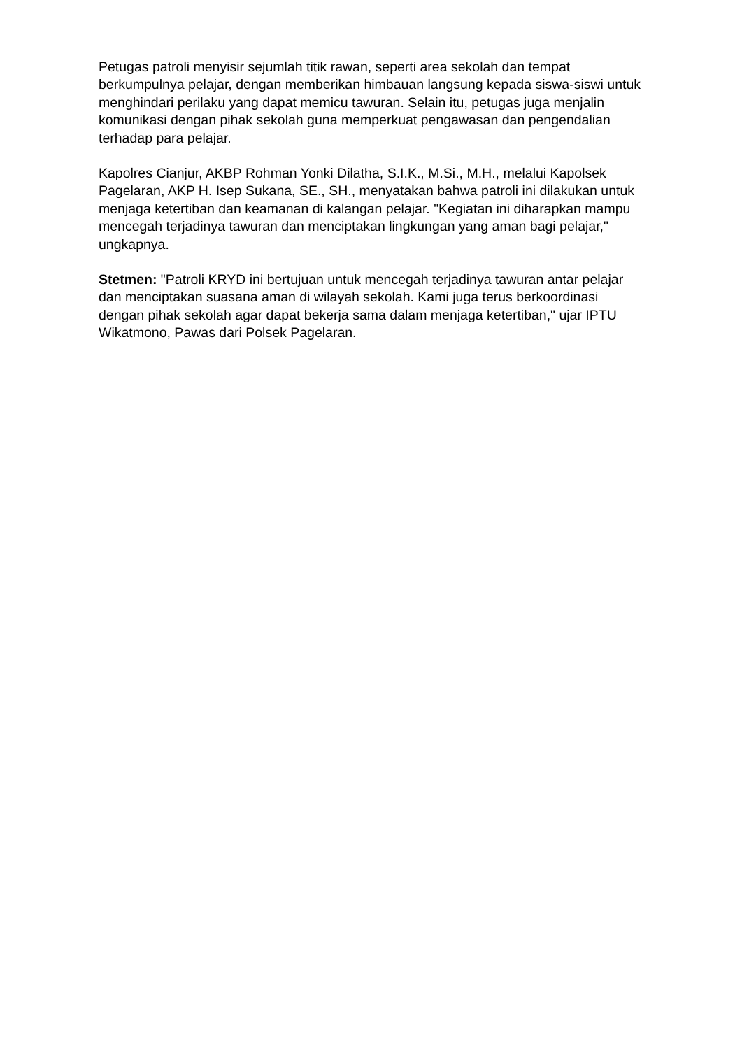Petugas patroli menyisir sejumlah titik rawan, seperti area sekolah dan tempat berkumpulnya pelajar, dengan memberikan himbauan langsung kepada siswa-siswi untuk menghindari perilaku yang dapat memicu tawuran. Selain itu, petugas juga menjalin komunikasi dengan pihak sekolah guna memperkuat pengawasan dan pengendalian terhadap para pelajar.
Kapolres Cianjur, AKBP Rohman Yonki Dilatha, S.I.K., M.Si., M.H., melalui Kapolsek Pagelaran, AKP H. Isep Sukana, SE., SH., menyatakan bahwa patroli ini dilakukan untuk menjaga ketertiban dan keamanan di kalangan pelajar. "Kegiatan ini diharapkan mampu mencegah terjadinya tawuran dan menciptakan lingkungan yang aman bagi pelajar," ungkapnya.
Stetmen: "Patroli KRYD ini bertujuan untuk mencegah terjadinya tawuran antar pelajar dan menciptakan suasana aman di wilayah sekolah. Kami juga terus berkoordinasi dengan pihak sekolah agar dapat bekerja sama dalam menjaga ketertiban," ujar IPTU Wikatmono, Pawas dari Polsek Pagelaran.